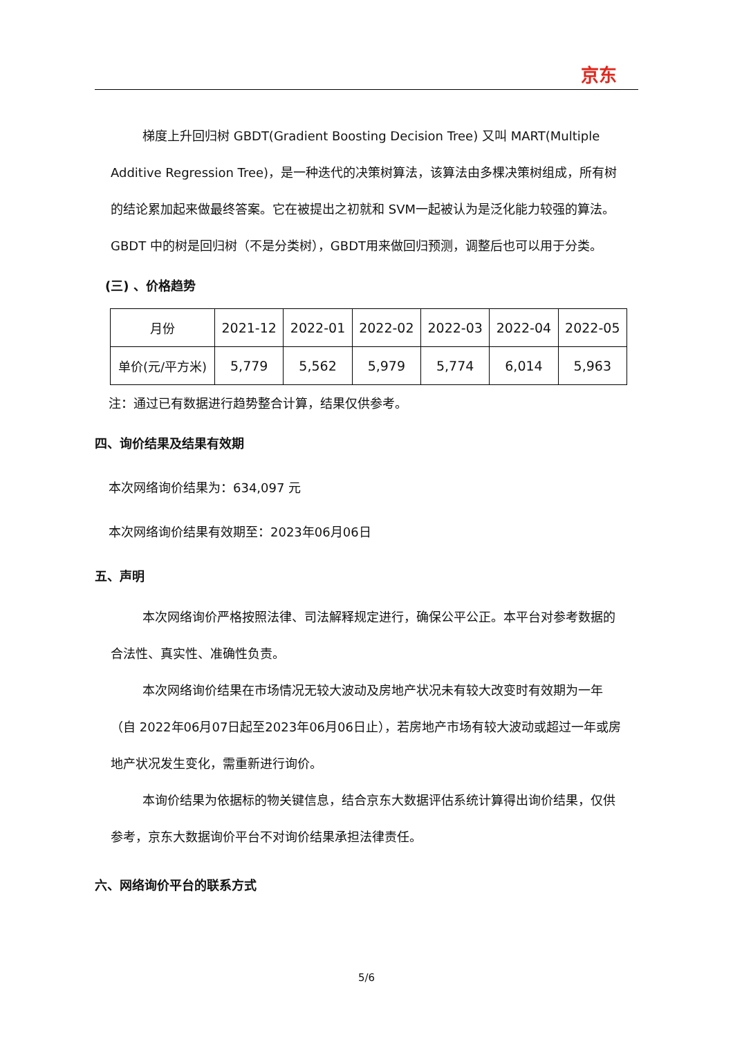京东
梯度上升回归树 GBDT(Gradient Boosting Decision Tree) 又叫 MART(Multiple Additive Regression Tree)，是一种迭代的决策树算法，该算法由多棵决策树组成，所有树的结论累加起来做最终答案。它在被提出之初就和 SVM一起被认为是泛化能力较强的算法。GBDT 中的树是回归树（不是分类树），GBDT用来做回归预测，调整后也可以用于分类。
(三) 、价格趋势
| 月份 | 2021-12 | 2022-01 | 2022-02 | 2022-03 | 2022-04 | 2022-05 |
| 单价(元/平方米) | 5,779 | 5,562 | 5,979 | 5,774 | 6,014 | 5,963 |
注：通过已有数据进行趋势整合计算，结果仅供参考。
四、询价结果及结果有效期
本次网络询价结果为：634,097 元
本次网络询价结果有效期至：2023年06月06日
五、声明
本次网络询价严格按照法律、司法解释规定进行，确保公平公正。本平台对参考数据的合法性、真实性、准确性负责。
本次网络询价结果在市场情况无较大波动及房地产状况未有较大改变时有效期为一年（自 2022年06月07日起至2023年06月06日止），若房地产市场有较大波动或超过一年或房地产状况发生变化，需重新进行询价。
本询价结果为依据标的物关键信息，结合京东大数据评估系统计算得出询价结果，仅供参考，京东大数据询价平台不对询价结果承担法律责任。
六、网络询价平台的联系方式
5/6